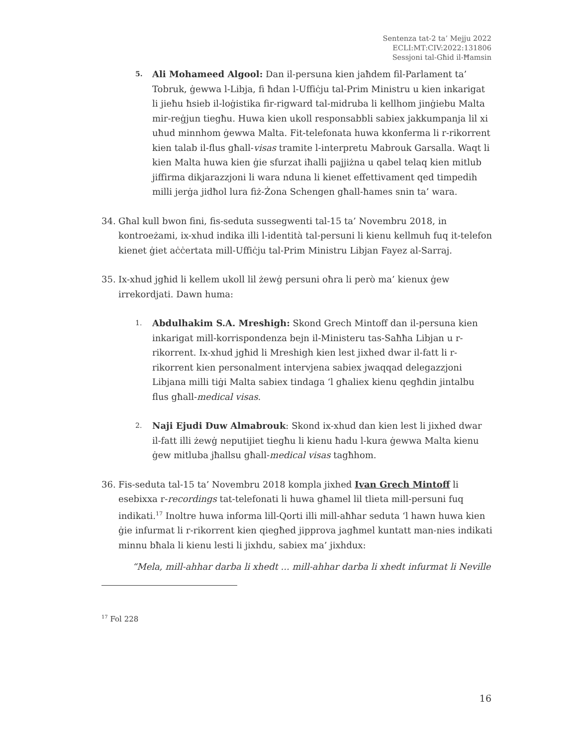Sentenza tat-2 ta’ Mejju 2022
ECLI:MT:CIV:2022:131806
Sessjoni tal-Għid il-Ħamsin
5.
Ali Mohameed Algool: Dan il-persuna kien jaħdem fil-Parlament ta’ Tobruk, ġewwa l-Libja, fi ħdan l-Uffiċju tal-Prim Ministru u kien inkarigat li jieħu ħsieb il-loġistika fir-rigward tal-midruba li kellhom jinġiebu Malta mir-reġjun tiegħu. Huwa kien ukoll responsabbli sabiex jakkumpanja lil xi uħud minnhom ġewwa Malta. Fit-telefonata huwa kkonferma li r-rikorrent kien talab il-flus għall-visas tramite l-interpretu Mabrouk Garsalla. Waqt li kien Malta huwa kien ġie sfurzat iħalli pajjiżna u qabel telaq kien mitlub jiffirma dikjarazzjoni li wara nduna li kienet effettivament qed timpedih milli jerġa jidħol lura fiż-Żona Schengen għall-ħames snin ta’ wara.
34. Għal kull bwon fini, fis-seduta sussegwenti tal-15 ta’ Novembru 2018, in kontroeżami, ix-xhud indika illi l-identità tal-persuni li kienu kellmuh fuq it-telefon kienet ġiet aċċertata mill-Uffiċju tal-Prim Ministru Libjan Fayez al-Sarraj.
35. Ix-xhud jgħid li kellem ukoll lil żewġ persuni oħra li però ma’ kienux ġew irrekordjati. Dawn huma:
1.
Abdulhakim S.A. Mreshigh: Skond Grech Mintoff dan il-persuna kien inkarigat mill-korrispondenza bejn il-Ministeru tas-Saħħa Libjan u r-rikorrent. Ix-xhud jgħid li Mreshigh kien lest jixhed dwar il-fatt li r-rikorrent kien personalment intervjena sabiex jwaqqad delegazzjoni Libjana milli tiġi Malta sabiex tindaga ‘l għaliex kienu qegħdin jintalbu flus għall-medical visas.
2.
Naji Ejudi Duw Almabrouk: Skond ix-xhud dan kien lest li jixhed dwar il-fatt illi żewġ neputijiet tiegħu li kienu ħadu l-kura ġewwa Malta kienu ġew mitluba jħallsu għall-medical visas tagħhom.
36. Fis-seduta tal-15 ta’ Novembru 2018 kompla jixhed Ivan Grech Mintoff li esebixxa r-recordings tat-telefonati li huwa għamel lil tlieta mill-persuni fuq indikati.<sup>17</sup> Inoltre huwa informa lill-Qorti illi mill-aħħar seduta ‘l hawn huwa kien ġie infurmat li r-rikorrent kien qiegħed jipprova jagħmel kuntatt man-nies indikati minnu bħala li kienu lesti li jixhdu, sabiex ma’ jixhdux:
“Mela, mill-ahhar darba li xhedt ... mill-ahhar darba li xhedt infurmat li Neville
<sup>17</sup> Fol 228
16